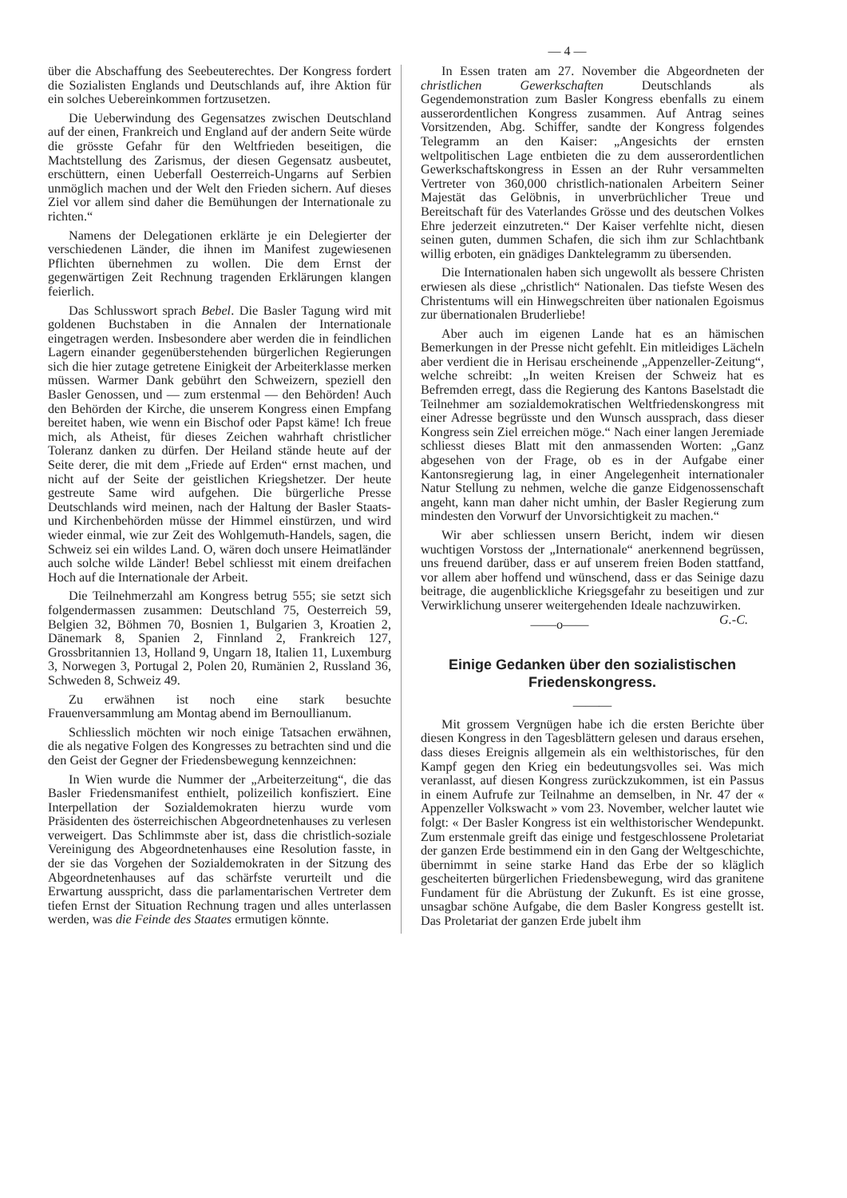— 4 —
über die Abschaffung des Seebeuterechtes. Der Kongress fordert die Sozialisten Englands und Deutschlands auf, ihre Aktion für ein solches Uebereinkommen fortzusetzen.
Die Ueberwindung des Gegensatzes zwischen Deutschland auf der einen, Frankreich und England auf der andern Seite würde die grösste Gefahr für den Weltfrieden beseitigen, die Machtstellung des Zarismus, der diesen Gegensatz ausbeutet, erschüttern, einen Ueberfall Oesterreich-Ungarns auf Serbien unmöglich machen und der Welt den Frieden sichern. Auf dieses Ziel vor allem sind daher die Bemühungen der Internationale zu richten.“
Namens der Delegationen erklärte je ein Delegierter der verschiedenen Länder, die ihnen im Manifest zugewiesenen Pflichten übernehmen zu wollen. Die dem Ernst der gegenwärtigen Zeit Rechnung tragenden Erklärungen klangen feierlich.
Das Schlusswort sprach Bebel. Die Basler Tagung wird mit goldenen Buchstaben in die Annalen der Internationale eingetragen werden. Insbesondere aber werden die in feindlichen Lagern einander gegenüberstehenden bürgerlichen Regierungen sich die hier zutage getretene Einigkeit der Arbeiterklasse merken müssen. Warmer Dank gebührt den Schweizern, speziell den Basler Genossen, und — zum erstenmal — den Behörden! Auch den Behörden der Kirche, die unserem Kongress einen Empfang bereitet haben, wie wenn ein Bischof oder Papst käme! Ich freue mich, als Atheist, für dieses Zeichen wahrhaft christlicher Toleranz danken zu dürfen. Der Heiland stände heute auf der Seite derer, die mit dem „Friede auf Erden“ ernst machen, und nicht auf der Seite der geistlichen Kriegshetzer. Der heute gestreute Same wird aufgehen. Die bürgerliche Presse Deutschlands wird meinen, nach der Haltung der Basler Staats- und Kirchenbehörden müsse der Himmel einstürzen, und wird wieder einmal, wie zur Zeit des Wohlgemuth-Handels, sagen, die Schweiz sei ein wildes Land. O, wären doch unsere Heimatländer auch solche wilde Länder! Bebel schliesst mit einem dreifachen Hoch auf die Internationale der Arbeit.
Die Teilnehmerzahl am Kongress betrug 555; sie setzt sich folgendermassen zusammen: Deutschland 75, Oesterreich 59, Belgien 32, Böhmen 70, Bosnien 1, Bulgarien 3, Kroatien 2, Dänemark 8, Spanien 2, Finnland 2, Frankreich 127, Grossbritannien 13, Holland 9, Ungarn 18, Italien 11, Luxemburg 3, Norwegen 3, Portugal 2, Polen 20, Rumänien 2, Russland 36, Schweden 8, Schweiz 49.
Zu erwähnen ist noch eine stark besuchte Frauenversammlung am Montag abend im Bernoullianum.
Schliesslich möchten wir noch einige Tatsachen erwähnen, die als negative Folgen des Kongresses zu betrachten sind und die den Geist der Gegner der Friedensbewegung kennzeichnen:
In Wien wurde die Nummer der „Arbeiterzeitung“, die das Basler Friedensmanifest enthielt, polizeilich konfisziert. Eine Interpellation der Sozialdemokraten hierzu wurde vom Präsidenten des österreichischen Abgeordnetenhauses zu verlesen verweigert. Das Schlimmste aber ist, dass die christlich-soziale Vereinigung des Abgeordnetenhauses eine Resolution fasste, in der sie das Vorgehen der Sozialdemokraten in der Sitzung des Abgeordnetenhauses auf das schärfste verurteilt und die Erwartung ausspricht, dass die parlamentarischen Vertreter dem tiefen Ernst der Situation Rechnung tragen und alles unterlassen werden, was die Feinde des Staates ermutigen könnte.
In Essen traten am 27. November die Abgeordneten der christlichen Gewerkschaften Deutschlands als Gegendemonstration zum Basler Kongress ebenfalls zu einem ausserordentlichen Kongress zusammen. Auf Antrag seines Vorsitzenden, Abg. Schiffer, sandte der Kongress folgendes Telegramm an den Kaiser: „Angesichts der ernsten weltpolitischen Lage entbieten die zu dem ausserordentlichen Gewerkschaftskongress in Essen an der Ruhr versammelten Vertreter von 360,000 christlich-nationalen Arbeitern Seiner Majestät das Gelöbnis, in unverbrüchlicher Treue und Bereitschaft für des Vaterlandes Grösse und des deutschen Volkes Ehre jederzeit einzutreten.“ Der Kaiser verfehlte nicht, diesen seinen guten, dummen Schafen, die sich ihm zur Schlachtbank willig erboten, ein gnädiges Dankteleg­ramm zu übersenden.
Die Internationalen haben sich ungewollt als bessere Christen erwiesen als diese „christlich“ Nationalen. Das tiefste Wesen des Christentums will ein Hinwegschreiten über nationalen Egoismus zur übernationalen Bruderliebe!
Aber auch im eigenen Lande hat es an hämischen Bemerkungen in der Presse nicht gefehlt. Ein mitleidiges Lächeln aber verdient die in Herisau erscheinende „Appenzeller-Zeitung“, welche schreibt: „In weiten Kreisen der Schweiz hat es Befremden erregt, dass die Regierung des Kantons Baselstadt die Teilnehmer am sozialdemokratischen Weltfriedenskongress mit einer Adresse begrüsste und den Wunsch aussprach, dass dieser Kongress sein Ziel erreichen möge.“ Nach einer langen Jeremiade schliesst dieses Blatt mit den anmassenden Worten: „Ganz abgesehen von der Frage, ob es in der Aufgabe einer Kantonsregierung lag, in einer Angelegenheit internationaler Natur Stellung zu nehmen, welche die ganze Eidgenossenschaft angeht, kann man daher nicht umhin, der Basler Regierung zum mindesten den Vorwurf der Unvorsichtigkeit zu machen.“
Wir aber schliessen unsern Bericht, indem wir diesen wuchtigen Vorstoss der „Internationale“ anerkennend begrüssen, uns freuend darüber, dass er auf unserem freien Boden stattfand, vor allem aber hoffend und wünschend, dass er das Seinige dazu beitrage, die augenblickliche Kriegsgefahr zu beseitigen und zur Verwirklichung unserer weitergehenden Ideale nachzuwirken. G.-C.
——o——
Einige Gedanken über den sozialistischen Friedenskongress.
———
Mit grossem Vergnügen habe ich die ersten Berichte über diesen Kongress in den Tagesblättern gelesen und daraus ersehen, dass dieses Ereignis allgemein als ein welthistorisches, für den Kampf gegen den Krieg ein bedeutungsvolles sei. Was mich veranlasst, auf diesen Kongress zurückzukommen, ist ein Passus in einem Aufrufe zur Teilnahme an demselben, in Nr. 47 der « Appenzeller Volkswacht » vom 23. November, welcher lautet wie folgt: « Der Basler Kongress ist ein welthistorischer Wendepunkt. Zum erstenmale greift das einige und festgeschlossene Proletariat der ganzen Erde bestimmend ein in den Gang der Weltgeschichte, übernimmt in seine starke Hand das Erbe der so kläglich gescheiterten bürgerlichen Friedensbewegung, wird das granitene Fundament für die Abrüstung der Zukunft. Es ist eine grosse, unsagbar schöne Aufgabe, die dem Basler Kongress gestellt ist. Das Proletariat der ganzen Erde jubelt ihm